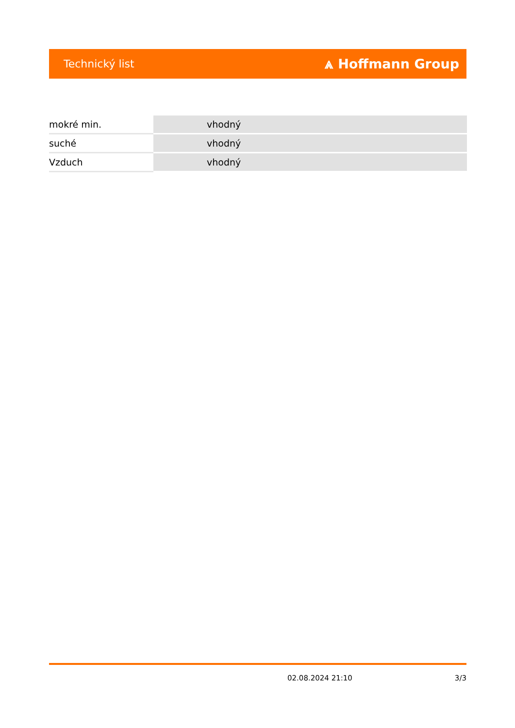Technický list ⩓ Hoffmann Group
| mokré min. | vhodný |
| suché | vhodný |
| Vzduch | vhodný |
02.08.2024 21:10 3/3